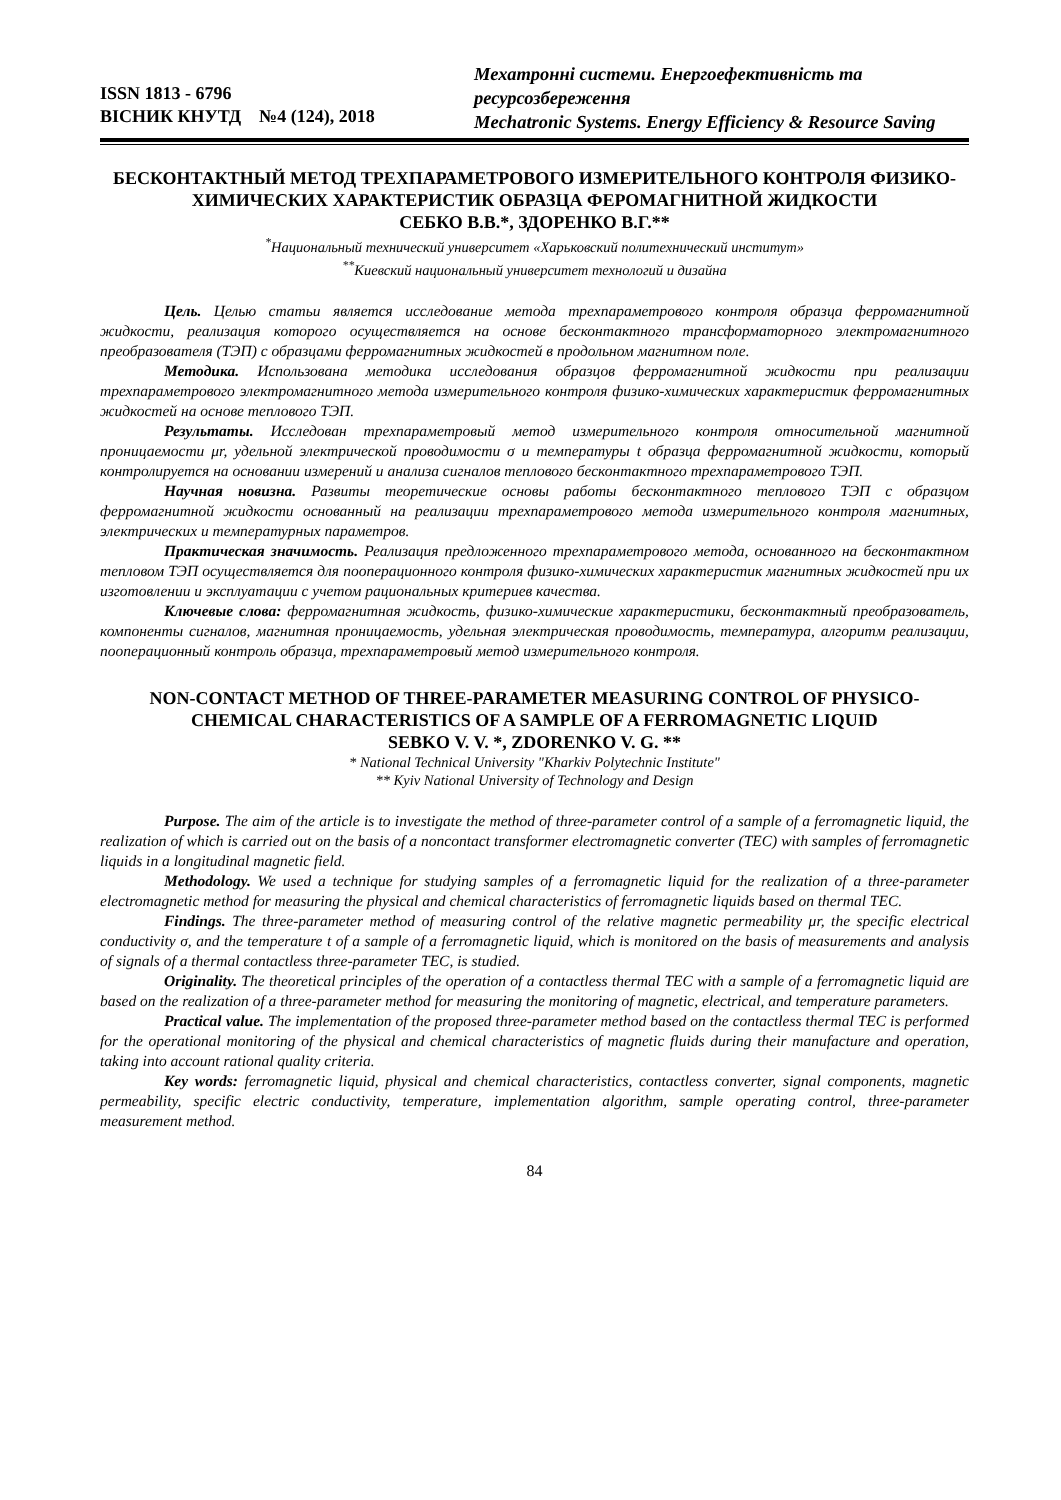ISSN 1813 - 6796
ВІСНИК КНУТД №4 (124), 2018
Мехатронні системи. Енергоефективність та ресурсозбереження
Mechatronic Systems. Energy Efficiency & Resource Saving
БЕСКОНТАКТНЫЙ МЕТОД ТРЕХПАРАМЕТРОВОГО ИЗМЕРИТЕЛЬНОГО КОНТРОЛЯ ФИЗИКО-ХИМИЧЕСКИХ ХАРАКТЕРИСТИК ОБРАЗЦА ФЕРОМАГНИТНОЙ ЖИДКОСТИ
СЕБКО В.В.*, ЗДОРЕНКО В.Г.**
<sup>*</sup> Национальный технический университет «Харьковский политехнический институт»
<sup>**</sup> Киевский национальный университет технологий и дизайна
Цель. Целью статьи является исследование метода трехпараметрового контроля образца ферромагнитной жидкости, реализация которого осуществляется на основе бесконтактного трансформаторного электромагнитного преобразователя (ТЭП) с образцами ферромагнитных жидкостей в продольном магнитном поле.
Методика. Использована методика исследования образцов ферромагнитной жидкости при реализации трехпараметрового электромагнитного метода измерительного контроля физико-химических характеристик ферромагнитных жидкостей на основе теплового ТЭП.
Результаты. Исследован трехпараметровый метод измерительного контроля относительной магнитной проницаемости μr, удельной электрической проводимости σ и температуры t образца ферромагнитной жидкости, который контролируется на основании измерений и анализа сигналов теплового бесконтактного трехпараметрового ТЭП.
Научная новизна. Развиты теоретические основы работы бесконтактного теплового ТЭП с образцом ферромагнитной жидкости основанный на реализации трехпараметрового метода измерительного контроля магнитных, электрических и температурных параметров.
Практическая значимость. Реализация предложенного трехпараметрового метода, основанного на бесконтактном тепловом ТЭП осуществляется для пооперационного контроля физико-химических характеристик магнитных жидкостей при их изготовлении и эксплуатации с учетом рациональных критериев качества.
Ключевые слова: ферромагнитная жидкость, физико-химические характеристики, бесконтактный преобразователь, компоненты сигналов, магнитная проницаемость, удельная электрическая проводимость, температура, алгоритм реализации, пооперационный контроль образца, трехпараметровый метод измерительного контроля.
NON-CONTACT METHOD OF THREE-PARAMETER MEASURING CONTROL OF PHYSICO-CHEMICAL CHARACTERISTICS OF A SAMPLE OF A FERROMAGNETIC LIQUID
SEBKO V. V. *, ZDORENKO V. G. **
* National Technical University "Kharkiv Polytechnic Institute"
** Kyiv National University of Technology and Design
Purpose. The aim of the article is to investigate the method of three-parameter control of a sample of a ferromagnetic liquid, the realization of which is carried out on the basis of a noncontact transformer electromagnetic converter (TEC) with samples of ferromagnetic liquids in a longitudinal magnetic field.
Methodology. We used a technique for studying samples of a ferromagnetic liquid for the realization of a three-parameter electromagnetic method for measuring the physical and chemical characteristics of ferromagnetic liquids based on thermal TEC.
Findings. The three-parameter method of measuring control of the relative magnetic permeability μr, the specific electrical conductivity σ, and the temperature t of a sample of a ferromagnetic liquid, which is monitored on the basis of measurements and analysis of signals of a thermal contactless three-parameter TEC, is studied.
Originality. The theoretical principles of the operation of a contactless thermal TEC with a sample of a ferromagnetic liquid are based on the realization of a three-parameter method for measuring the monitoring of magnetic, electrical, and temperature parameters.
Practical value. The implementation of the proposed three-parameter method based on the contactless thermal TEC is performed for the operational monitoring of the physical and chemical characteristics of magnetic fluids during their manufacture and operation, taking into account rational quality criteria.
Key words: ferromagnetic liquid, physical and chemical characteristics, contactless converter, signal components, magnetic permeability, specific electric conductivity, temperature, implementation algorithm, sample operating control, three-parameter measurement method.
84